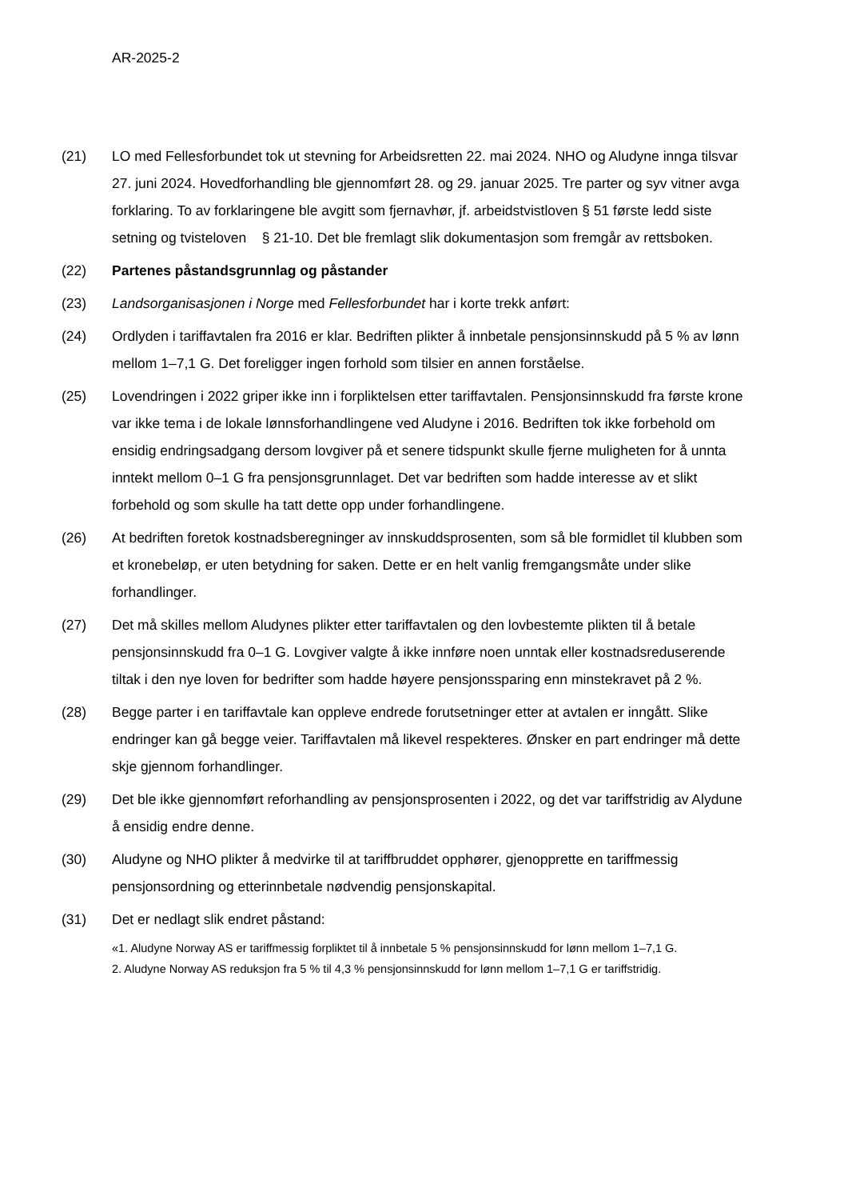AR-2025-2
(21) LO med Fellesforbundet tok ut stevning for Arbeidsretten 22. mai 2024. NHO og Aludyne innga tilsvar 27. juni 2024. Hovedforhandling ble gjennomført 28. og 29. januar 2025. Tre parter og syv vitner avga forklaring. To av forklaringene ble avgitt som fjernavhør, jf. arbeidstvistloven § 51 første ledd siste setning og tvisteloven § 21-10. Det ble fremlagt slik dokumentasjon som fremgår av rettsboken.
(22) Partenes påstandsgrunnlag og påstander
(23) Landsorganisasjonen i Norge med Fellesforbundet har i korte trekk anført:
(24) Ordlyden i tariffavtalen fra 2016 er klar. Bedriften plikter å innbetale pensjonsinnskudd på 5 % av lønn mellom 1–7,1 G. Det foreligger ingen forhold som tilsier en annen forståelse.
(25) Lovendringen i 2022 griper ikke inn i forpliktelsen etter tariffavtalen. Pensjonsinnskudd fra første krone var ikke tema i de lokale lønnsforhandlingene ved Aludyne i 2016. Bedriften tok ikke forbehold om ensidig endringsadgang dersom lovgiver på et senere tidspunkt skulle fjerne muligheten for å unnta inntekt mellom 0–1 G fra pensjonsgrunnlaget. Det var bedriften som hadde interesse av et slikt forbehold og som skulle ha tatt dette opp under forhandlingene.
(26) At bedriften foretok kostnadsberegninger av innskuddsprosenten, som så ble formidlet til klubben som et kronebeløp, er uten betydning for saken. Dette er en helt vanlig fremgangsmåte under slike forhandlinger.
(27) Det må skilles mellom Aludynes plikter etter tariffavtalen og den lovbestemte plikten til å betale pensjonsinnskudd fra 0–1 G. Lovgiver valgte å ikke innføre noen unntak eller kostnadsreduserende tiltak i den nye loven for bedrifter som hadde høyere pensjonssparing enn minstekravet på 2 %.
(28) Begge parter i en tariffavtale kan oppleve endrede forutsetninger etter at avtalen er inngått. Slike endringer kan gå begge veier. Tariffavtalen må likevel respekteres. Ønsker en part endringer må dette skje gjennom forhandlinger.
(29) Det ble ikke gjennomført reforhandling av pensjonsprosenten i 2022, og det var tariffstridig av Alydune å ensidig endre denne.
(30) Aludyne og NHO plikter å medvirke til at tariffbruddet opphører, gjenopprette en tariffmessig pensjonsordning og etterinnbetale nødvendig pensjonskapital.
(31) Det er nedlagt slik endret påstand:
«1. Aludyne Norway AS er tariffmessig forpliktet til å innbetale 5 % pensjonsinnskudd for lønn mellom 1–7,1 G.
2. Aludyne Norway AS reduksjon fra 5 % til 4,3 % pensjonsinnskudd for lønn mellom 1–7,1 G er tariffstridig.